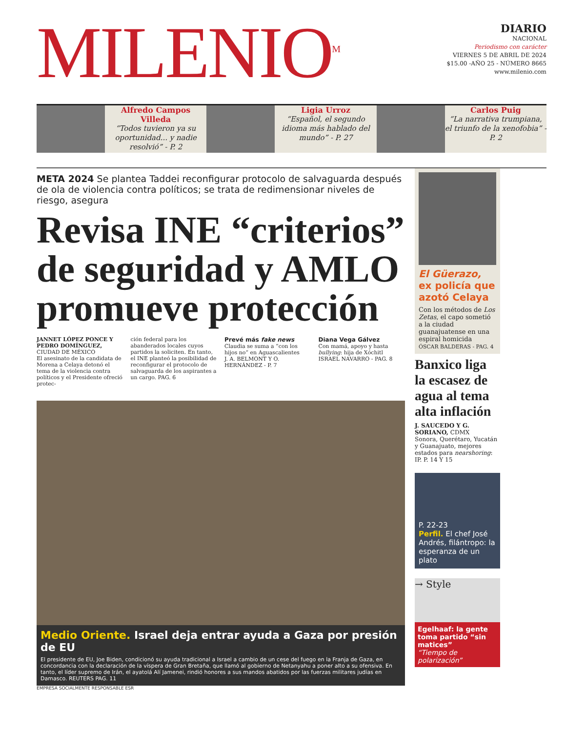MILENIO<sup>M</sup>
DIARIO
NACIONAL
Periodismo con carácter
VIERNES 5 DE ABRIL DE 2024
$15.00 -AÑO 25 - NÚMERO 8665
www.milenio.com
Alfredo Campos Villeda
“Todos tuvieron ya su oportunidad... y nadie resolvió” - P. 2
Ligia Urroz
“Español, el segundo idioma más hablado del mundo” - P. 27
Carlos Puig
“La narrativa trumpiana, el triunfo de la xenofobia” - P. 2
META 2024 Se plantea Taddei reconfigurar protocolo de salvaguarda después de ola de violencia contra políticos; se trata de redimensionar niveles de riesgo, asegura
Revisa INE “criterios” de seguridad y AMLO promueve protección
JANNET LÓPEZ PONCE Y PEDRO DOMÍNGUEZ, CIUDAD DE MÉXICO
El asesinato de la candidata de Morena a Celaya detonó el tema de la violencia contra políticos y el Presidente ofreció protec-
ción federal para los abanderados locales cuyos partidos la soliciten. En tanto, el INE planteó la posibilidad de reconfigurar el protocolo de salvaguarda de los aspirantes a un cargo. PAG. 6
Prevé más fake news
Claudia se suma a “con los hijos no” en Aguascalientes
J. A. BELMONT Y O. HERNÁNDEZ - P. 7
Diana Vega Gálvez
Con mamá, apoyo y hasta bullying: hija de Xóchitl
ISRAEL NAVARRO - PAG. 8
Medio Oriente. Israel deja entrar ayuda a Gaza por presión de EU
El presidente de EU, Joe Biden, condicionó su ayuda tradicional a Israel a cambio de un cese del fuego en la Franja de Gaza, en concordancia con la declaración de la víspera de Gran Bretaña, que llamó al gobierno de Netanyahu a poner alto a su ofensiva. En tanto, el líder supremo de Irán, el ayatolá Alí Jamenei, rindió honores a sus mandos abatidos por las fuerzas militares judías en Damasco. REUTERS PAG. 11
El Güerazo, ex policía que azotó Celaya
Con los métodos de Los Zetas, el capo sometió a la ciudad guanajuatense en una espiral homicida
ÓSCAR BALDERAS - PAG. 4
Banxico liga la escasez de agua al tema alta inflación
J. SAUCEDO Y G. SORIANO, CDMX
Sonora, Querétaro, Yucatán y Guanajuato, mejores estados para nearshoring: IP. P. 14 Y 15
P. 22-23
Perfil. El chef José Andrés, filántropo: la esperanza de un plato
→ Style
Egelhaaf: la gente toma partido “sin matices”
“Tiempo de polarización”
EMPRESA SOCIALMENTE RESPONSABLE ESR